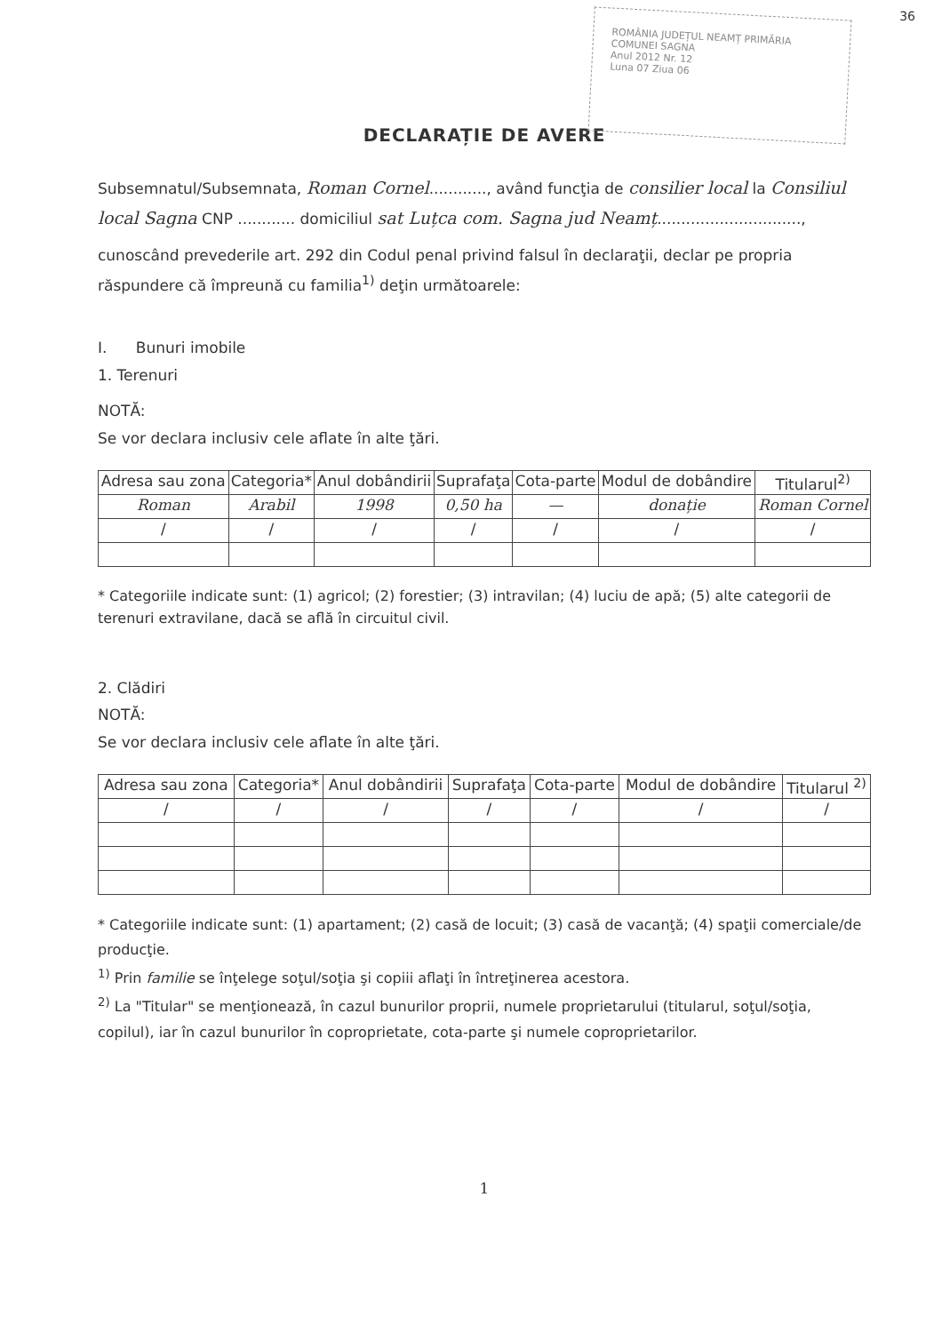ROMÂNIA JUDEȚUL NEAMȚ PRIMĂRIA COMUNEI SAGNA
Anul 2012 Nr. 12
Luna 07 Ziua 06
36
DECLARAȚIE DE AVERE
Subsemnatul/Subsemnata, Roman Cornel............, având funcţia de consilier local la Consiliul local Sagna CNP ............ domiciliul sat Luțca com. Sagna jud Neamț..............................,
cunoscând prevederile art. 292 din Codul penal privind falsul în declaraţii, declar pe propria răspundere că împreună cu familia<sup>1)</sup> deţin următoarele:
I. Bunuri imobile
1. Terenuri
NOTĂ:
Se vor declara inclusiv cele aflate în alte ţări.
| Adresa sau zona | Categoria* | Anul dobândirii | Suprafaţa | Cota-parte | Modul de dobândire | Titularul<sup>2)</sup> |
| --- | --- | --- | --- | --- | --- | --- |
| Roman | Arabil | 1998 | 0,50 ha | — | donație | Roman Cornel |
| / | / | / | / | / | / | / |
* Categoriile indicate sunt: (1) agricol; (2) forestier; (3) intravilan; (4) luciu de apă; (5) alte categorii de terenuri extravilane, dacă se află în circuitul civil.
2. Clădiri
NOTĂ:
Se vor declara inclusiv cele aflate în alte ţări.
| Adresa sau zona | Categoria* | Anul dobândirii | Suprafaţa | Cota-parte | Modul de dobândire | Titularul <sup>2)</sup> |
| --- | --- | --- | --- | --- | --- | --- |
| / | / | / | / | / | / | / |
* Categoriile indicate sunt: (1) apartament; (2) casă de locuit; (3) casă de vacanţă; (4) spaţii comerciale/de producţie.
<sup>1)</sup> Prin familie se înţelege soţul/soţia şi copiii aflaţi în întreţinerea acestora.
<sup>2)</sup> La "Titular" se menţionează, în cazul bunurilor proprii, numele proprietarului (titularul, soţul/soţia, copilul), iar în cazul bunurilor în coproprietate, cota-parte şi numele coproprietarilor.
1